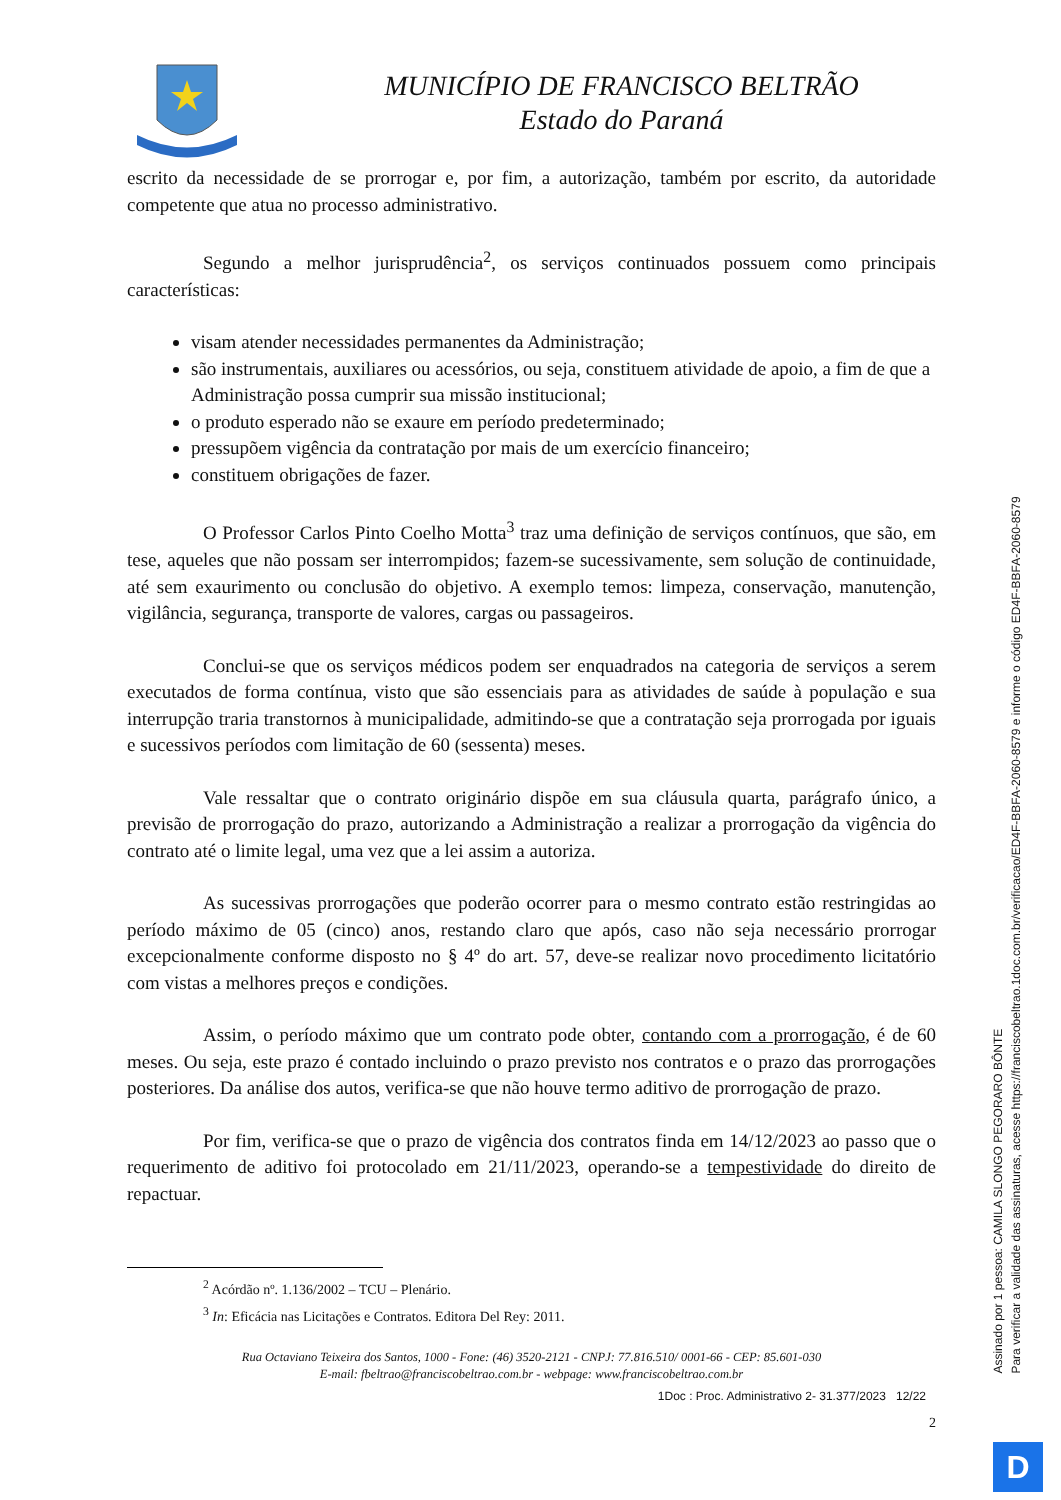MUNICÍPIO DE FRANCISCO BELTRÃO
Estado do Paraná
escrito da necessidade de se prorrogar e, por fim, a autorização, também por escrito, da autoridade competente que atua no processo administrativo.
Segundo a melhor jurisprudência<sup>2</sup>, os serviços continuados possuem como principais características:
visam atender necessidades permanentes da Administração;
são instrumentais, auxiliares ou acessórios, ou seja, constituem atividade de apoio, a fim de que a Administração possa cumprir sua missão institucional;
o produto esperado não se exaure em período predeterminado;
pressupõem vigência da contratação por mais de um exercício financeiro;
constituem obrigações de fazer.
O Professor Carlos Pinto Coelho Motta<sup>3</sup> traz uma definição de serviços contínuos, que são, em tese, aqueles que não possam ser interrompidos; fazem-se sucessivamente, sem solução de continuidade, até sem exaurimento ou conclusão do objetivo. A exemplo temos: limpeza, conservação, manutenção, vigilância, segurança, transporte de valores, cargas ou passageiros.
Conclui-se que os serviços médicos podem ser enquadrados na categoria de serviços a serem executados de forma contínua, visto que são essenciais para as atividades de saúde à população e sua interrupção traria transtornos à municipalidade, admitindo-se que a contratação seja prorrogada por iguais e sucessivos períodos com limitação de 60 (sessenta) meses.
Vale ressaltar que o contrato originário dispõe em sua cláusula quarta, parágrafo único, a previsão de prorrogação do prazo, autorizando a Administração a realizar a prorrogação da vigência do contrato até o limite legal, uma vez que a lei assim a autoriza.
As sucessivas prorrogações que poderão ocorrer para o mesmo contrato estão restringidas ao período máximo de 05 (cinco) anos, restando claro que após, caso não seja necessário prorrogar excepcionalmente conforme disposto no § 4º do art. 57, deve-se realizar novo procedimento licitatório com vistas a melhores preços e condições.
Assim, o período máximo que um contrato pode obter, contando com a prorrogação, é de 60 meses. Ou seja, este prazo é contado incluindo o prazo previsto nos contratos e o prazo das prorrogações posteriores. Da análise dos autos, verifica-se que não houve termo aditivo de prorrogação de prazo.
Por fim, verifica-se que o prazo de vigência dos contratos finda em 14/12/2023 ao passo que o requerimento de aditivo foi protocolado em 21/11/2023, operando-se a tempestividade do direito de repactuar.
<sup>2</sup> Acórdão nº. 1.136/2002 – TCU – Plenário.
<sup>3</sup> In: Eficácia nas Licitações e Contratos. Editora Del Rey: 2011.
Rua Octaviano Teixeira dos Santos, 1000 - Fone: (46) 3520-2121 - CNPJ: 77.816.510/ 0001-66 - CEP: 85.601-030
E-mail: fbeltrao@franciscobeltrao.com.br - webpage: www.franciscobeltrao.com.br
1Doc : Proc. Administrativo 2- 31.377/2023 12/22
2
Assinado por 1 pessoa: CAMILA SLONGO PEGORARO BÔNTE
Para verificar a validade das assinaturas, acesse https://franciscobeltrao.1doc.com.br/verificacao/ED4F-BBFA-2060-8579 e informe o código ED4F-BBFA-2060-8579
D